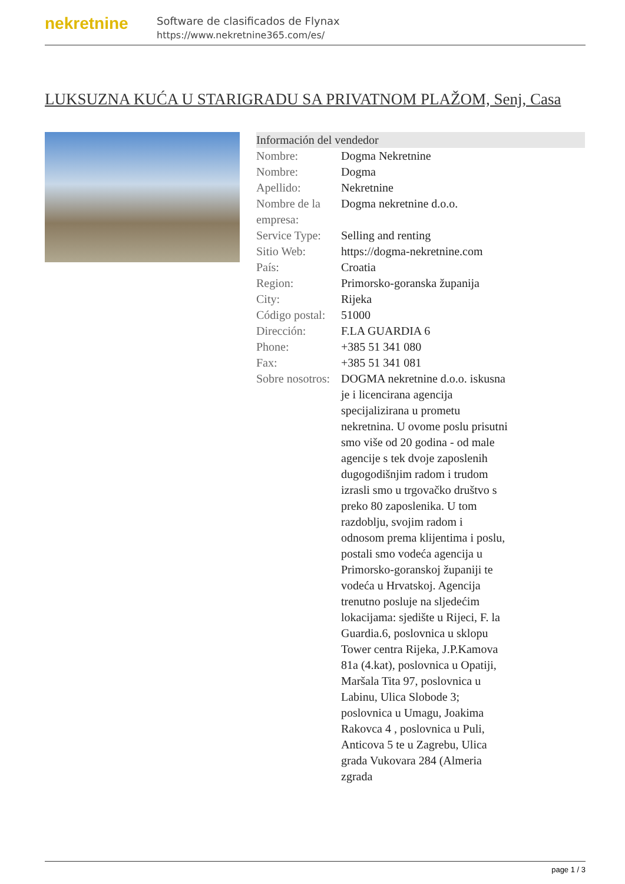nekretnine
Software de clasificados de Flynax
https://www.nekretnine365.com/es/
LUKSUZNA KUĆA U STARIGRADU SA PRIVATNOM PLAŽOM, Senj, Casa
| Información del vendedor | |
| --- | --- |
| Nombre: | Dogma Nekretnine |
| Nombre: | Dogma |
| Apellido: | Nekretnine |
| Nombre de la empresa: | Dogma nekretnine d.o.o. |
| Service Type: | Selling and renting |
| Sitio Web: | https://dogma-nekretnine.com |
| País: | Croatia |
| Region: | Primorsko-goranska županija |
| City: | Rijeka |
| Código postal: | 51000 |
| Dirección: | F.LA GUARDIA 6 |
| Phone: | +385 51 341 080 |
| Fax: | +385 51 341 081 |
| Sobre nosotros: | DOGMA nekretnine d.o.o. iskusna je i licencirana agencija specijalizirana u prometu nekretnina. U ovome poslu prisutni smo više od 20 godina - od male agencije s tek dvoje zaposlenih dugogodišnjim radom i trudom izrasli smo u trgovačko društvo s preko 80 zaposlenika. U tom razdoblju, svojim radom i odnosom prema klijentima i poslu, postali smo vodeća agencija u Primorsko-goranskoj županiji te vodeća u Hrvatskoj. Agencija trenutno posluje na sljedećim lokacijama: sjedište u Rijeci, F. la Guardia.6, poslovnica u sklopu Tower centra Rijeka, J.P.Kamova 81a (4.kat), poslovnica u Opatiji, Maršala Tita 97, poslovnica u Labinu, Ulica Slobode 3; poslovnica u Umagu, Joakima Rakovca 4 , poslovnica u Puli, Anticova 5 te u Zagrebu, Ulica grada Vukovara 284 (Almeria zgrada |
page 1 / 3